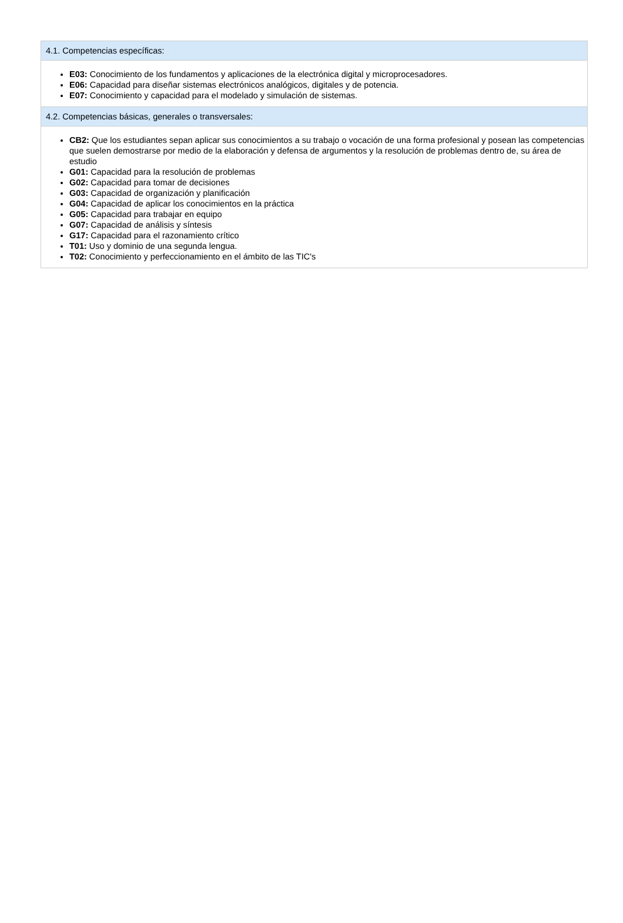4.1. Competencias específicas:
E03: Conocimiento de los fundamentos y aplicaciones de la electrónica digital y microprocesadores.
E06: Capacidad para diseñar sistemas electrónicos analógicos, digitales y de potencia.
E07: Conocimiento y capacidad para el modelado y simulación de sistemas.
4.2. Competencias básicas, generales o transversales:
CB2: Que los estudiantes sepan aplicar sus conocimientos a su trabajo o vocación de una forma profesional y posean las competencias que suelen demostrarse por medio de la elaboración y defensa de argumentos y la resolución de problemas dentro de, su área de estudio
G01: Capacidad para la resolución de problemas
G02: Capacidad para tomar de decisiones
G03: Capacidad de organización y planificación
G04: Capacidad de aplicar los conocimientos en la práctica
G05: Capacidad para trabajar en equipo
G07: Capacidad de análisis y síntesis
G17: Capacidad para el razonamiento crítico
T01: Uso y dominio de una segunda lengua.
T02: Conocimiento y perfeccionamiento en el ámbito de las TIC's